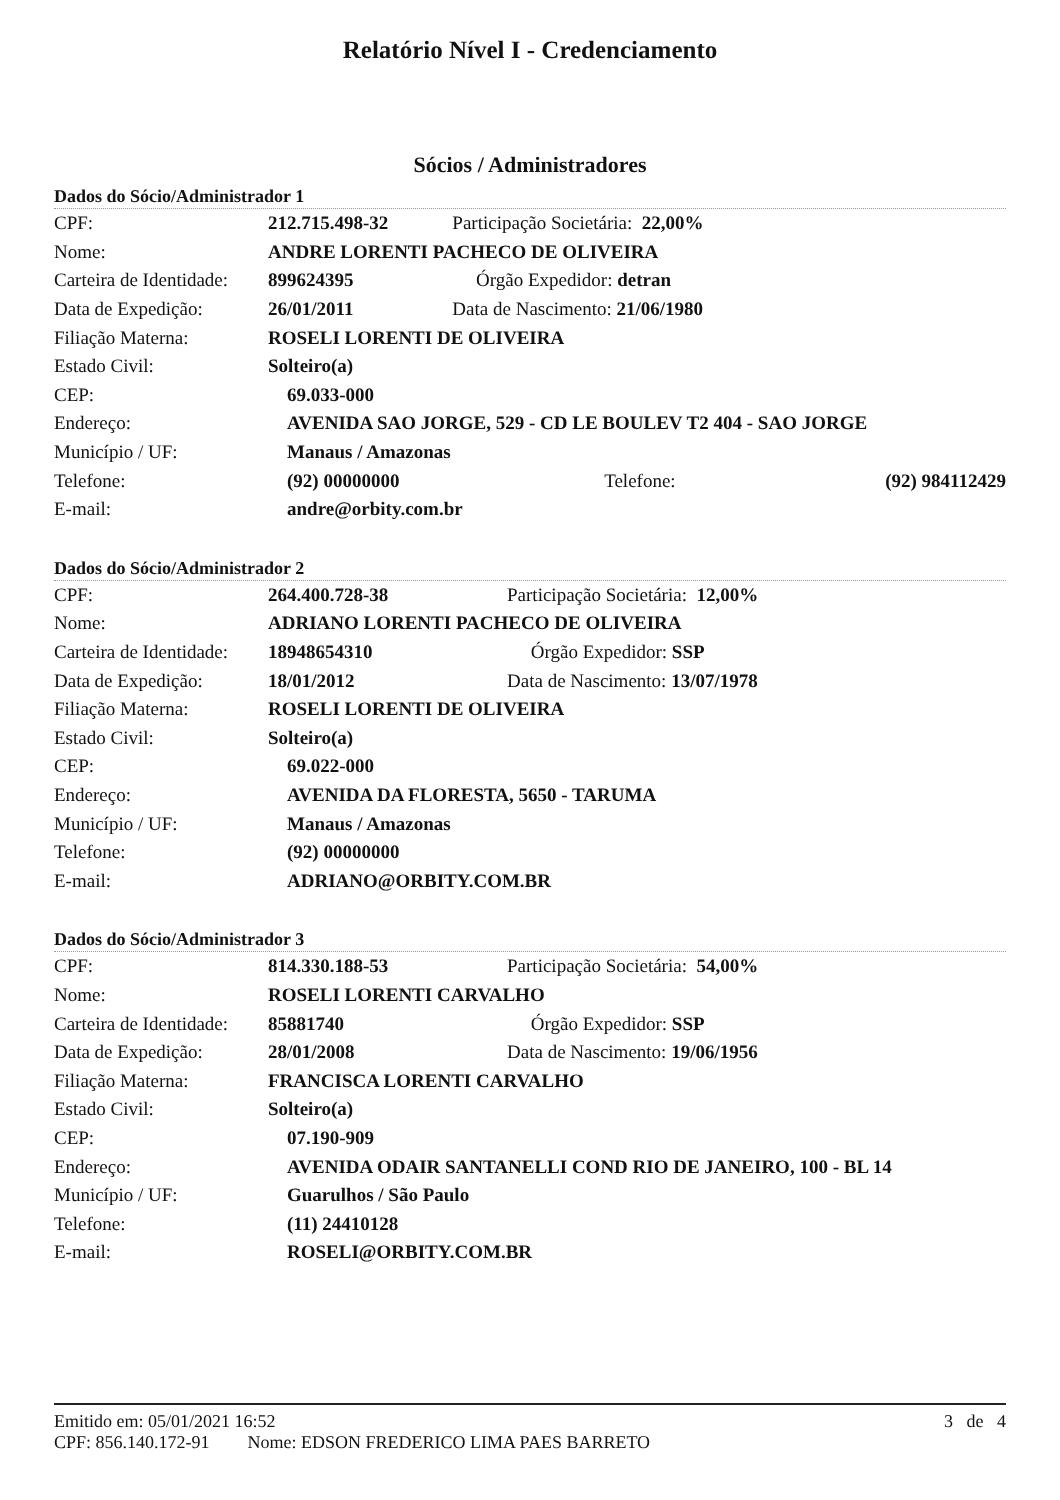Relatório Nível I - Credenciamento
Sócios / Administradores
Dados do Sócio/Administrador 1
| CPF: | 212.715.498-32 | Participação Societária: 22,00% | |
| Nome: | ANDRE LORENTI PACHECO DE OLIVEIRA | | |
| Carteira de Identidade: | 899624395 | Órgão Expedidor: detran | |
| Data de Expedição: | 26/01/2011 | Data de Nascimento: 21/06/1980 | |
| Filiação Materna: | ROSELI LORENTI DE OLIVEIRA | | |
| Estado Civil: | Solteiro(a) | | |
| CEP: | 69.033-000 | | |
| Endereço: | AVENIDA SAO JORGE, 529 - CD LE BOULEV T2 404 - SAO JORGE | | |
| Município / UF: | Manaus / Amazonas | | |
| Telefone: | (92) 00000000 Telefone: | | (92) 984112429 |
| E-mail: | andre@orbity.com.br | | |
Dados do Sócio/Administrador 2
| CPF: | 264.400.728-38 | Participação Societária: 12,00% |
| Nome: | ADRIANO LORENTI PACHECO DE OLIVEIRA | |
| Carteira de Identidade: | 18948654310 | Órgão Expedidor: SSP |
| Data de Expedição: | 18/01/2012 | Data de Nascimento: 13/07/1978 |
| Filiação Materna: | ROSELI LORENTI DE OLIVEIRA | |
| Estado Civil: | Solteiro(a) | |
| CEP: | 69.022-000 | |
| Endereço: | AVENIDA DA FLORESTA, 5650 - TARUMA | |
| Município / UF: | Manaus / Amazonas | |
| Telefone: | (92) 00000000 | |
| E-mail: | ADRIANO@ORBITY.COM.BR | |
Dados do Sócio/Administrador 3
| CPF: | 814.330.188-53 | Participação Societária: 54,00% |
| Nome: | ROSELI LORENTI CARVALHO | |
| Carteira de Identidade: | 85881740 | Órgão Expedidor: SSP |
| Data de Expedição: | 28/01/2008 | Data de Nascimento: 19/06/1956 |
| Filiação Materna: | FRANCISCA LORENTI CARVALHO | |
| Estado Civil: | Solteiro(a) | |
| CEP: | 07.190-909 | |
| Endereço: | AVENIDA ODAIR SANTANELLI COND RIO DE JANEIRO, 100 - BL 14 | |
| Município / UF: | Guarulhos / São Paulo | |
| Telefone: | (11) 24410128 | |
| E-mail: | ROSELI@ORBITY.COM.BR | |
Emitido em: 05/01/2021 16:52 3 de 4
CPF: 856.140.172-91 Nome: EDSON FREDERICO LIMA PAES BARRETO